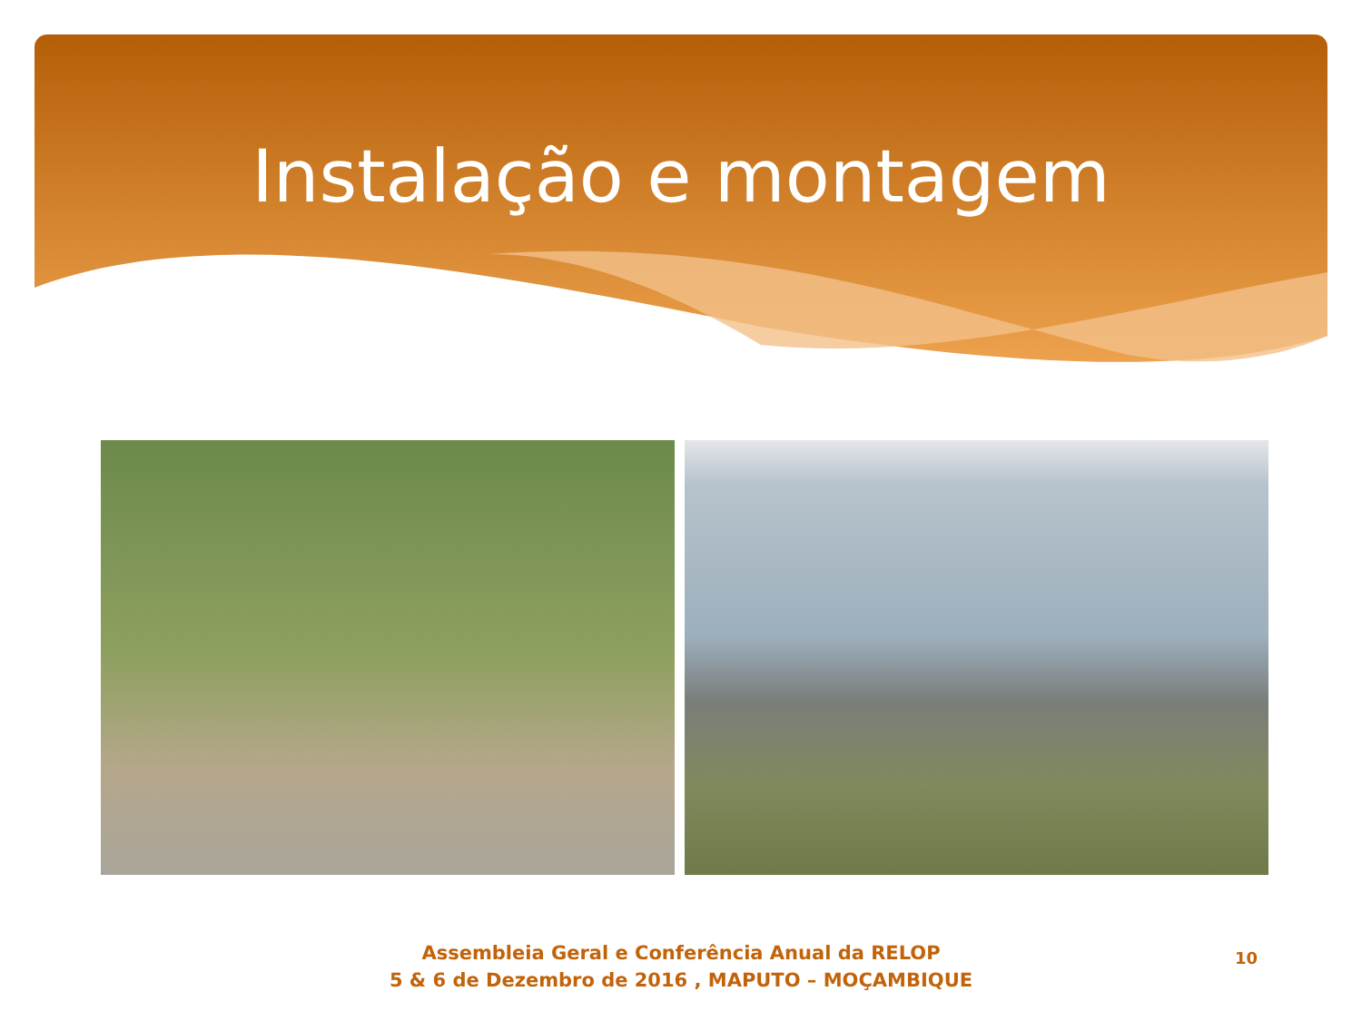Instalação e montagem
Assembleia Geral e Conferência Anual da RELOP
5 & 6 de Dezembro de 2016 , MAPUTO – MOÇAMBIQUE
10